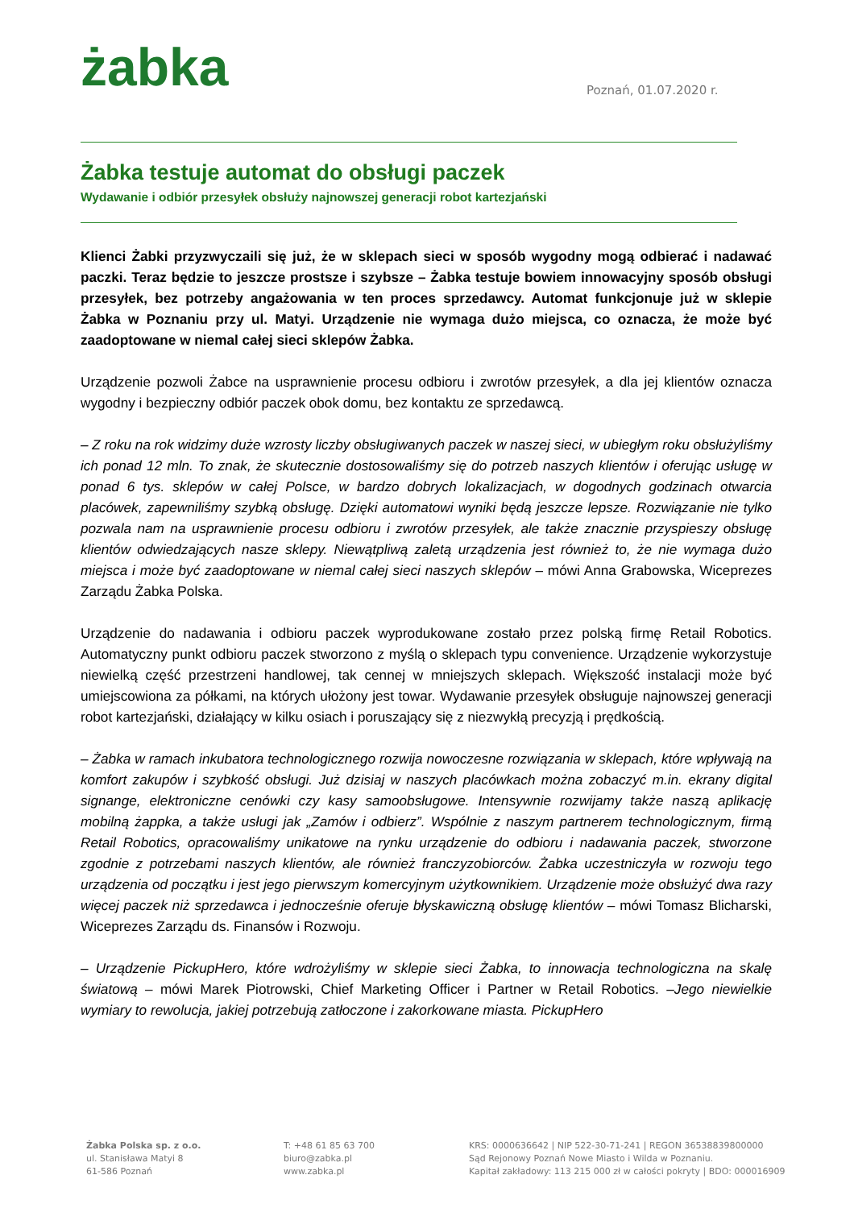żabka Poznań, 01.07.2020 r.
Żabka testuje automat do obsługi paczek
Wydawanie i odbiór przesyłek obsłuży najnowszej generacji robot kartezjański
Klienci Żabki przyzwyczaili się już, że w sklepach sieci w sposób wygodny mogą odbierać i nadawać paczki. Teraz będzie to jeszcze prostsze i szybsze – Żabka testuje bowiem innowacyjny sposób obsługi przesyłek, bez potrzeby angażowania w ten proces sprzedawcy. Automat funkcjonuje już w sklepie Żabka w Poznaniu przy ul. Matyi. Urządzenie nie wymaga dużo miejsca, co oznacza, że może być zaadoptowane w niemal całej sieci sklepów Żabka.
Urządzenie pozwoli Żabce na usprawnienie procesu odbioru i zwrotów przesyłek, a dla jej klientów oznacza wygodny i bezpieczny odbiór paczek obok domu, bez kontaktu ze sprzedawcą.
– Z roku na rok widzimy duże wzrosty liczby obsługiwanych paczek w naszej sieci, w ubiegłym roku obsłużyliśmy ich ponad 12 mln. To znak, że skutecznie dostosowaliśmy się do potrzeb naszych klientów i oferując usługę w ponad 6 tys. sklepów w całej Polsce, w bardzo dobrych lokalizacjach, w dogodnych godzinach otwarcia placówek, zapewniliśmy szybką obsługę. Dzięki automatowi wyniki będą jeszcze lepsze. Rozwiązanie nie tylko pozwala nam na usprawnienie procesu odbioru i zwrotów przesyłek, ale także znacznie przyspieszy obsługę klientów odwiedzających nasze sklepy. Niewątpliwą zaletą urządzenia jest również to, że nie wymaga dużo miejsca i może być zaadoptowane w niemal całej sieci naszych sklepów – mówi Anna Grabowska, Wiceprezes Zarządu Żabka Polska.
Urządzenie do nadawania i odbioru paczek wyprodukowane zostało przez polską firmę Retail Robotics. Automatyczny punkt odbioru paczek stworzono z myślą o sklepach typu convenience. Urządzenie wykorzystuje niewielką część przestrzeni handlowej, tak cennej w mniejszych sklepach. Większość instalacji może być umiejscowiona za półkami, na których ułożony jest towar. Wydawanie przesyłek obsługuje najnowszej generacji robot kartezjański, działający w kilku osiach i poruszający się z niezwykłą precyzją i prędkością.
– Żabka w ramach inkubatora technologicznego rozwija nowoczesne rozwiązania w sklepach, które wpływają na komfort zakupów i szybkość obsługi. Już dzisiaj w naszych placówkach można zobaczyć m.in. ekrany digital signange, elektroniczne cenówki czy kasy samoobsługowe. Intensywnie rozwijamy także naszą aplikację mobilną żappka, a także usługi jak „Zamów i odbierz”. Wspólnie z naszym partnerem technologicznym, firmą Retail Robotics, opracowaliśmy unikatowe na rynku urządzenie do odbioru i nadawania paczek, stworzone zgodnie z potrzebami naszych klientów, ale również franczyzobiorców. Żabka uczestniczyła w rozwoju tego urządzenia od początku i jest jego pierwszym komercyjnym użytkownikiem. Urządzenie może obsłużyć dwa razy więcej paczek niż sprzedawca i jednocześnie oferuje błyskawiczną obsługę klientów – mówi Tomasz Blicharski, Wiceprezes Zarządu ds. Finansów i Rozwoju.
– Urządzenie PickupHero, które wdrożyliśmy w sklepie sieci Żabka, to innowacja technologiczna na skalę światową – mówi Marek Piotrowski, Chief Marketing Officer i Partner w Retail Robotics. –Jego niewielkie wymiary to rewolucja, jakiej potrzebują zatłoczone i zakorkowane miasta. PickupHero
Żabka Polska sp. z o.o.
ul. Stanisława Matyi 8
61-586 Poznań
T: +48 61 85 63 700
biuro@zabka.pl
www.zabka.pl
KRS: 0000636642 | NIP 522-30-71-241 | REGON 36538839800000
Sąd Rejonowy Poznań Nowe Miasto i Wilda w Poznaniu.
Kapitał zakładowy: 113 215 000 zł w całości pokryty | BDO: 000016909